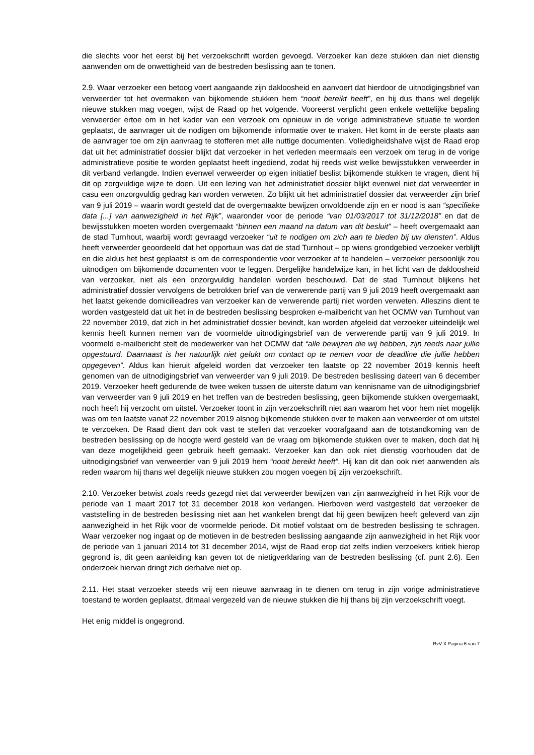die slechts voor het eerst bij het verzoekschrift worden gevoegd. Verzoeker kan deze stukken dan niet dienstig aanwenden om de onwettigheid van de bestreden beslissing aan te tonen.
2.9. Waar verzoeker een betoog voert aangaande zijn dakloosheid en aanvoert dat hierdoor de uitnodigingsbrief van verweerder tot het overmaken van bijkomende stukken hem “nooit bereikt heeft”, en hij dus thans wel degelijk nieuwe stukken mag voegen, wijst de Raad op het volgende. Vooreerst verplicht geen enkele wettelijke bepaling verweerder ertoe om in het kader van een verzoek om opnieuw in de vorige administratieve situatie te worden geplaatst, de aanvrager uit de nodigen om bijkomende informatie over te maken. Het komt in de eerste plaats aan de aanvrager toe om zijn aanvraag te stofferen met alle nuttige documenten. Volledigheidshalve wijst de Raad erop dat uit het administratief dossier blijkt dat verzoeker in het verleden meermaals een verzoek om terug in de vorige administratieve positie te worden geplaatst heeft ingediend, zodat hij reeds wist welke bewijsstukken verweerder in dit verband verlangde. Indien evenwel verweerder op eigen initiatief beslist bijkomende stukken te vragen, dient hij dit op zorgvuldige wijze te doen. Uit een lezing van het administratief dossier blijkt evenwel niet dat verweerder in casu een onzorgvuldig gedrag kan worden verweten. Zo blijkt uit het administratief dossier dat verweerder zijn brief van 9 juli 2019 – waarin wordt gesteld dat de overgemaakte bewijzen onvoldoende zijn en er nood is aan “specifieke data [...] van aanwezigheid in het Rijk”, waaronder voor de periode “van 01/03/2017 tot 31/12/2018” en dat de bewijsstukken moeten worden overgemaakt “binnen een maand na datum van dit besluit” – heeft overgemaakt aan de stad Turnhout, waarbij wordt gevraagd verzoeker “uit te nodigen om zich aan te bieden bij uw diensten”. Aldus heeft verweerder geoordeeld dat het opportuun was dat de stad Turnhout – op wiens grondgebied verzoeker verblijft en die aldus het best geplaatst is om de correspondentie voor verzoeker af te handelen – verzoeker persoonlijk zou uitnodigen om bijkomende documenten voor te leggen. Dergelijke handelwijze kan, in het licht van de dakloosheid van verzoeker, niet als een onzorgvuldig handelen worden beschouwd. Dat de stad Turnhout blijkens het administratief dossier vervolgens de betrokken brief van de verwerende partij van 9 juli 2019 heeft overgemaakt aan het laatst gekende domicilieadres van verzoeker kan de verwerende partij niet worden verweten. Alleszins dient te worden vastgesteld dat uit het in de bestreden beslissing besproken e-mailbericht van het OCMW van Turnhout van 22 november 2019, dat zich in het administratief dossier bevindt, kan worden afgeleid dat verzoeker uiteindelijk wel kennis heeft kunnen nemen van de voormelde uitnodigingsbrief van de verwerende partij van 9 juli 2019. In voormeld e-mailbericht stelt de medewerker van het OCMW dat “alle bewijzen die wij hebben, zijn reeds naar jullie opgestuurd. Daarnaast is het natuurlijk niet gelukt om contact op te nemen voor de deadline die jullie hebben opgegeven”. Aldus kan hieruit afgeleid worden dat verzoeker ten laatste op 22 november 2019 kennis heeft genomen van de uitnodigingsbrief van verweerder van 9 juli 2019. De bestreden beslissing dateert van 6 december 2019. Verzoeker heeft gedurende de twee weken tussen de uiterste datum van kennisname van de uitnodigingsbrief van verweerder van 9 juli 2019 en het treffen van de bestreden beslissing, geen bijkomende stukken overgemaakt, noch heeft hij verzocht om uitstel. Verzoeker toont in zijn verzoekschrift niet aan waarom het voor hem niet mogelijk was om ten laatste vanaf 22 november 2019 alsnog bijkomende stukken over te maken aan verweerder of om uitstel te verzoeken. De Raad dient dan ook vast te stellen dat verzoeker voorafgaand aan de totstandkoming van de bestreden beslissing op de hoogte werd gesteld van de vraag om bijkomende stukken over te maken, doch dat hij van deze mogelijkheid geen gebruik heeft gemaakt. Verzoeker kan dan ook niet dienstig voorhouden dat de uitnodigingsbrief van verweerder van 9 juli 2019 hem “nooit bereikt heeft”. Hij kan dit dan ook niet aanwenden als reden waarom hij thans wel degelijk nieuwe stukken zou mogen voegen bij zijn verzoekschrift.
2.10. Verzoeker betwist zoals reeds gezegd niet dat verweerder bewijzen van zijn aanwezigheid in het Rijk voor de periode van 1 maart 2017 tot 31 december 2018 kon verlangen. Hierboven werd vastgesteld dat verzoeker de vaststelling in de bestreden beslissing niet aan het wankelen brengt dat hij geen bewijzen heeft geleverd van zijn aanwezigheid in het Rijk voor de voormelde periode. Dit motief volstaat om de bestreden beslissing te schragen. Waar verzoeker nog ingaat op de motieven in de bestreden beslissing aangaande zijn aanwezigheid in het Rijk voor de periode van 1 januari 2014 tot 31 december 2014, wijst de Raad erop dat zelfs indien verzoekers kritiek hierop gegrond is, dit geen aanleiding kan geven tot de nietigverklaring van de bestreden beslissing (cf. punt 2.6). Een onderzoek hiervan dringt zich derhalve niet op.
2.11. Het staat verzoeker steeds vrij een nieuwe aanvraag in te dienen om terug in zijn vorige administratieve toestand te worden geplaatst, ditmaal vergezeld van de nieuwe stukken die hij thans bij zijn verzoekschrift voegt.
Het enig middel is ongegrond.
RvV X Pagina 6 van 7